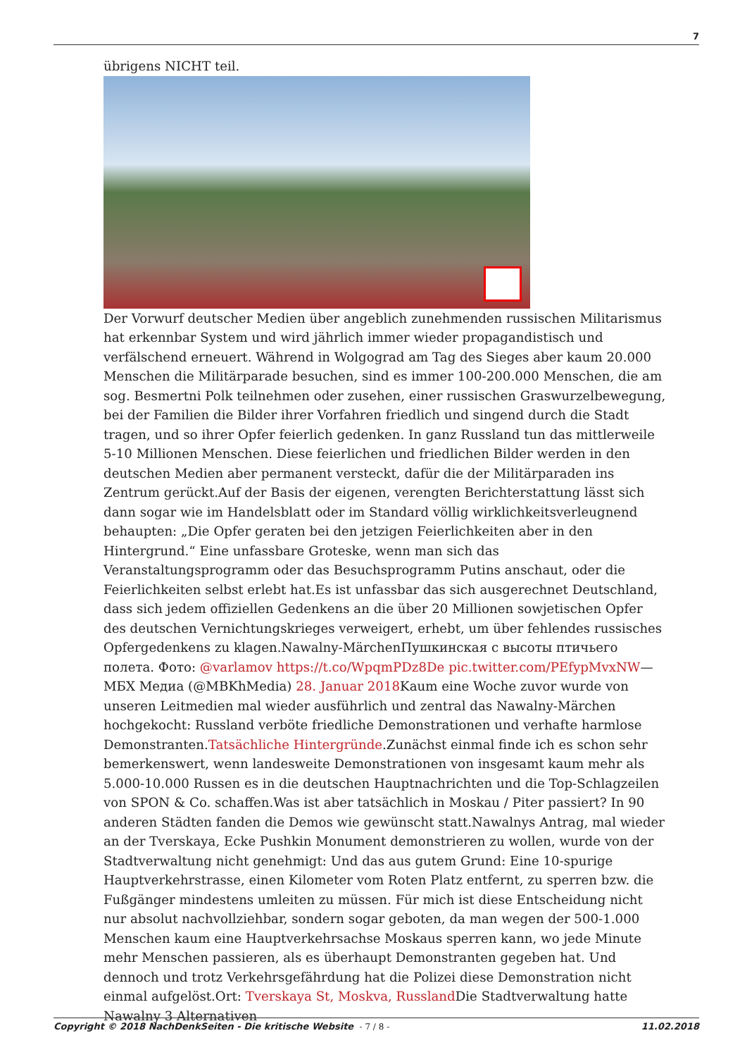7
übrigens NICHT teil.
Der Vorwurf deutscher Medien über angeblich zunehmenden russischen Militarismus hat erkennbar System und wird jährlich immer wieder propagandistisch und verfälschend erneuert. Während in Wolgograd am Tag des Sieges aber kaum 20.000 Menschen die Militärparade besuchen, sind es immer 100-200.000 Menschen, die am sog. Besmertni Polk teilnehmen oder zusehen, einer russischen Graswurzelbewegung, bei der Familien die Bilder ihrer Vorfahren friedlich und singend durch die Stadt tragen, und so ihrer Opfer feierlich gedenken. In ganz Russland tun das mittlerweile 5-10 Millionen Menschen. Diese feierlichen und friedlichen Bilder werden in den deutschen Medien aber permanent versteckt, dafür die der Militärparaden ins Zentrum gerückt.Auf der Basis der eigenen, verengten Berichterstattung lässt sich dann sogar wie im Handelsblatt oder im Standard völlig wirklichkeitsverleugnend behaupten: „Die Opfer geraten bei den jetzigen Feierlichkeiten aber in den Hintergrund.“ Eine unfassbare Groteske, wenn man sich das Veranstaltungsprogramm oder das Besuchsprogramm Putins anschaut, oder die Feierlichkeiten selbst erlebt hat.Es ist unfassbar das sich ausgerechnet Deutschland, dass sich jedem offiziellen Gedenkens an die über 20 Millionen sowjetischen Opfer des deutschen Vernichtungskrieges verweigert, erhebt, um über fehlendes russisches Opfergedenkens zu klagen.Nawalny-MärchenПушкинская с высоты птичьего полета. Фото: @varlamov https://t.co/WpqmPDz8De pic.twitter.com/PEfypMvxNW— МБХ Медиа (@MBKhMedia) 28. Januar 2018 Kaum eine Woche zuvor wurde von unseren Leitmedien mal wieder ausführlich und zentral das Nawalny-Märchen hochgekocht: Russland verböte friedliche Demonstrationen und verhafte harmlose Demonstranten.Tatsächliche Hintergründe.Zunächst einmal finde ich es schon sehr bemerkenswert, wenn landesweite Demonstrationen von insgesamt kaum mehr als 5.000-10.000 Russen es in die deutschen Hauptnachrichten und die Top-Schlagzeilen von SPON & Co. schaffen.Was ist aber tatsächlich in Moskau / Piter passiert? In 90 anderen Städten fanden die Demos wie gewünscht statt.Nawalnys Antrag, mal wieder an der Tverskaya, Ecke Pushkin Monument demonstrieren zu wollen, wurde von der Stadtverwaltung nicht genehmigt: Und das aus gutem Grund: Eine 10-spurige Hauptverkehrstrasse, einen Kilometer vom Roten Platz entfernt, zu sperren bzw. die Fußgänger mindestens umleiten zu müssen. Für mich ist diese Entscheidung nicht nur absolut nachvollziehbar, sondern sogar geboten, da man wegen der 500-1.000 Menschen kaum eine Hauptverkehrsachse Moskaus sperren kann, wo jede Minute mehr Menschen passieren, als es überhaupt Demonstranten gegeben hat. Und dennoch und trotz Verkehrsgefährdung hat die Polizei diese Demonstration nicht einmal aufgelöst.Ort: Tverskaya St, Moskva, Russland Die Stadtverwaltung hatte Nawalny 3 Alternativen
Copyright © 2018 NachDenkSeiten - Die kritische Website - 7 / 8 - 11.02.2018